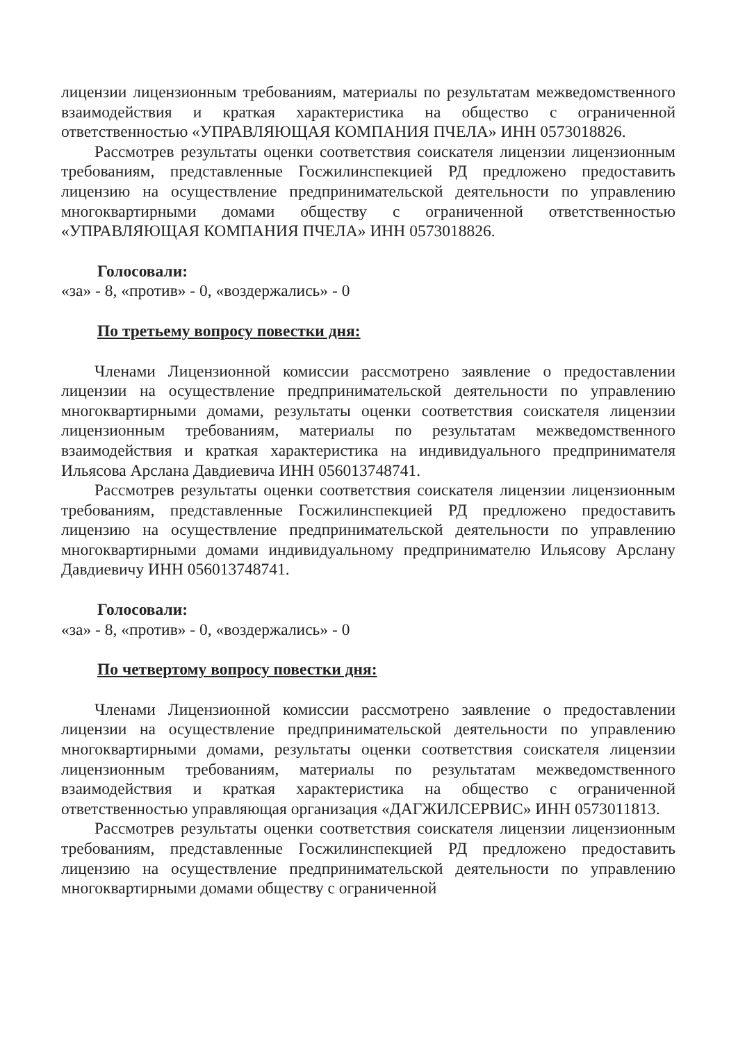лицензии лицензионным требованиям, материалы по результатам межведомственного взаимодействия и краткая характеристика на общество с ограниченной ответственностью «УПРАВЛЯЮЩАЯ КОМПАНИЯ ПЧЕЛА» ИНН 0573018826.
Рассмотрев результаты оценки соответствия соискателя лицензии лицензионным требованиям, представленные Госжилинспекцией РД предложено предоставить лицензию на осуществление предпринимательской деятельности по управлению многоквартирными домами обществу с ограниченной ответственностью «УПРАВЛЯЮЩАЯ КОМПАНИЯ ПЧЕЛА» ИНН 0573018826.
Голосовали:
«за» - 8, «против» - 0, «воздержались» - 0
По третьему вопросу повестки дня:
Членами Лицензионной комиссии рассмотрено заявление о предоставлении лицензии на осуществление предпринимательской деятельности по управлению многоквартирными домами, результаты оценки соответствия соискателя лицензии лицензионным требованиям, материалы по результатам межведомственного взаимодействия и краткая характеристика на индивидуального предпринимателя Ильясова Арслана Давдиевича ИНН 056013748741.
Рассмотрев результаты оценки соответствия соискателя лицензии лицензионным требованиям, представленные Госжилинспекцией РД предложено предоставить лицензию на осуществление предпринимательской деятельности по управлению многоквартирными домами индивидуальному предпринимателю Ильясову Арслану Давдиевичу ИНН 056013748741.
Голосовали:
«за» - 8, «против» - 0, «воздержались» - 0
По четвертому вопросу повестки дня:
Членами Лицензионной комиссии рассмотрено заявление о предоставлении лицензии на осуществление предпринимательской деятельности по управлению многоквартирными домами, результаты оценки соответствия соискателя лицензии лицензионным требованиям, материалы по результатам межведомственного взаимодействия и краткая характеристика на общество с ограниченной ответственностью управляющая организация «ДАГЖИЛСЕРВИС» ИНН 0573011813.
Рассмотрев результаты оценки соответствия соискателя лицензии лицензионным требованиям, представленные Госжилинспекцией РД предложено предоставить лицензию на осуществление предпринимательской деятельности по управлению многоквартирными домами обществу с ограниченной